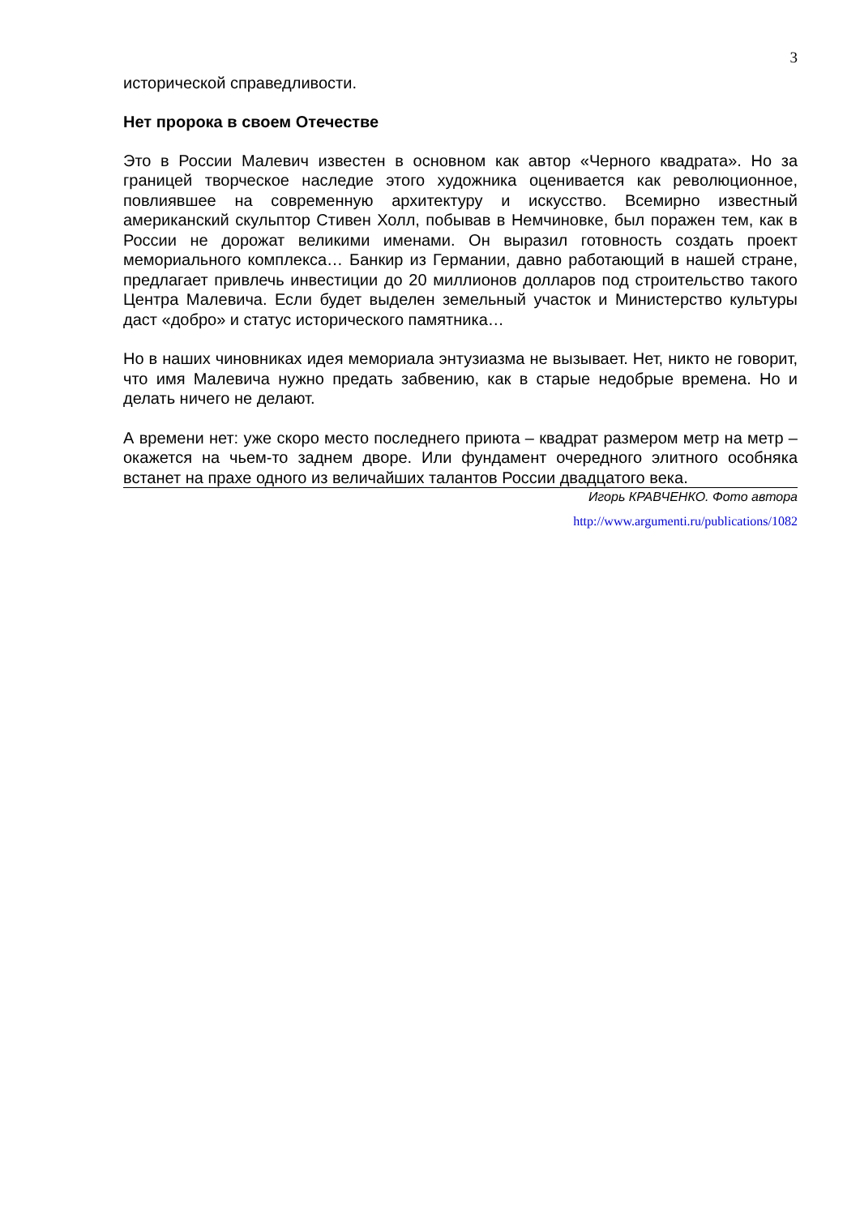3
исторической справедливости.
Нет пророка в своем Отечестве
Это в России Малевич известен в основном как автор «Черного квадрата». Но за границей творческое наследие этого художника оценивается как революционное, повлиявшее на современную архитектуру и искусство. Всемирно известный американский скульптор Стивен Холл, побывав в Немчиновке, был поражен тем, как в России не дорожат великими именами. Он выразил готовность создать проект мемориального комплекса… Банкир из Германии, давно работающий в нашей стране, предлагает привлечь инвестиции до 20 миллионов долларов под строительство такого Центра Малевича. Если будет выделен земельный участок и Министерство культуры даст «добро» и статус исторического памятника…
Но в наших чиновниках идея мемориала энтузиазма не вызывает. Нет, никто не говорит, что имя Малевича нужно предать забвению, как в старые недобрые времена. Но и делать ничего не делают.
А времени нет: уже скоро место последнего приюта – квадрат размером метр на метр – окажется на чьем-то заднем дворе. Или фундамент очередного элитного особняка встанет на прахе одного из величайших талантов России двадцатого века.
Игорь КРАВЧЕНКО. Фото автора
http://www.argumenti.ru/publications/1082